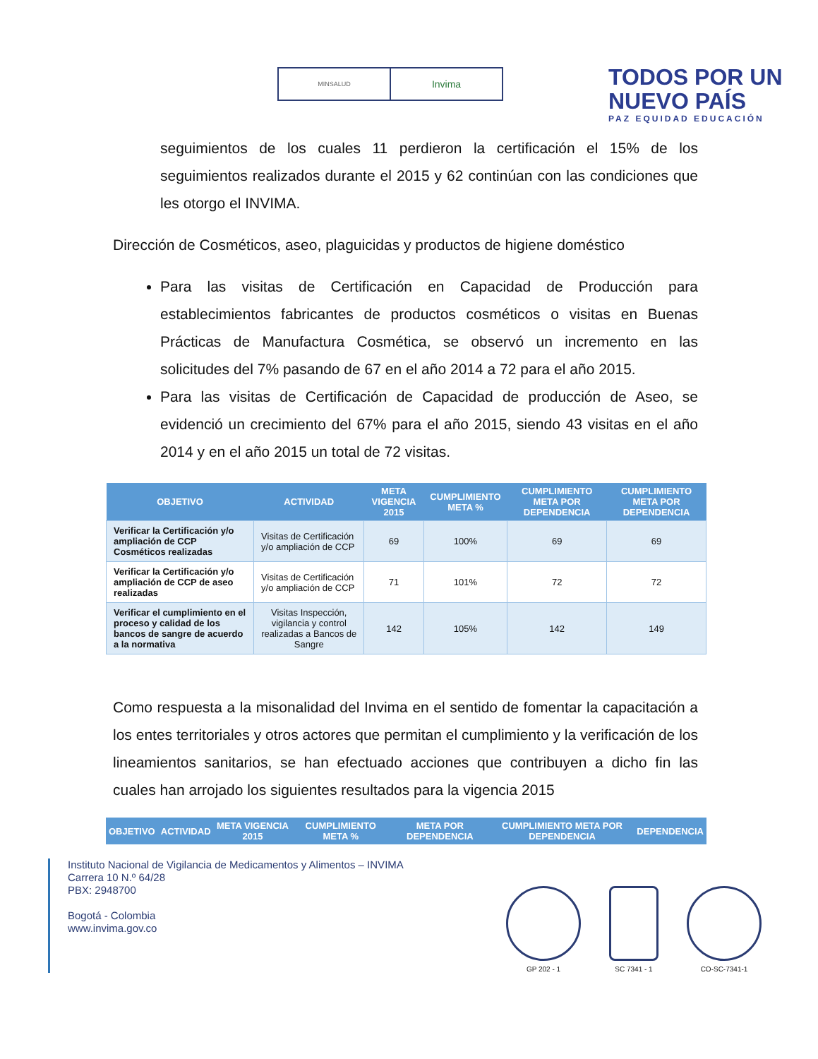MINSALUD
Invima
TODOS POR UN
NUEVO PAÍS
PAZ EQUIDAD EDUCACIÓN
seguimientos de los cuales 11 perdieron la certificación el 15% de los seguimientos realizados durante el 2015 y 62 continúan con las condiciones que les otorgo el INVIMA.
Dirección de Cosméticos, aseo, plaguicidas y productos de higiene doméstico
Para las visitas de Certificación en Capacidad de Producción para establecimientos fabricantes de productos cosméticos o visitas en Buenas Prácticas de Manufactura Cosmética, se observó un incremento en las solicitudes del 7% pasando de 67 en el año 2014 a 72 para el año 2015.
Para las visitas de Certificación de Capacidad de producción de Aseo, se evidenció un crecimiento del 67% para el año 2015, siendo 43 visitas en el año 2014 y en el año 2015 un total de 72 visitas.
| OBJETIVO | ACTIVIDAD | META VIGENCIA 2015 | CUMPLIMIENTO META % | CUMPLIMIENTO META POR DEPENDENCIA | CUMPLIMIENTO META POR DEPENDENCIA |
| --- | --- | --- | --- | --- | --- |
| Verificar la Certificación y/o ampliación de CCP Cosméticos realizadas | Visitas de Certificación y/o ampliación de CCP | 69 | 100% | 69 | 69 |
| Verificar la Certificación y/o ampliación de CCP de aseo realizadas | Visitas de Certificación y/o ampliación de CCP | 71 | 101% | 72 | 72 |
| Verificar el cumplimiento en el proceso y calidad de los bancos de sangre de acuerdo a la normativa | Visitas Inspección, vigilancia y control realizadas a Bancos de Sangre | 142 | 105% | 142 | 149 |
Como respuesta a la misonalidad del Invima en el sentido de fomentar la capacitación a los entes territoriales y otros actores que permitan el cumplimiento y la verificación de los lineamientos sanitarios, se han efectuado acciones que contribuyen a dicho fin las cuales han arrojado los siguientes resultados para la vigencia 2015
| OBJETIVO | ACTIVIDAD | META VIGENCIA 2015 | CUMPLIMIENTO META % | META POR DEPENDENCIA | CUMPLIMIENTO META POR DEPENDENCIA | DEPENDENCIA |
| --- | --- | --- | --- | --- | --- | --- |
Instituto Nacional de Vigilancia de Medicamentos y Alimentos – INVIMA
Carrera 10 N.º 64/28
PBX: 2948700
Bogotá - Colombia
www.invima.gov.co
GP 202 - 1
SC 7341 - 1
CO-SC-7341-1